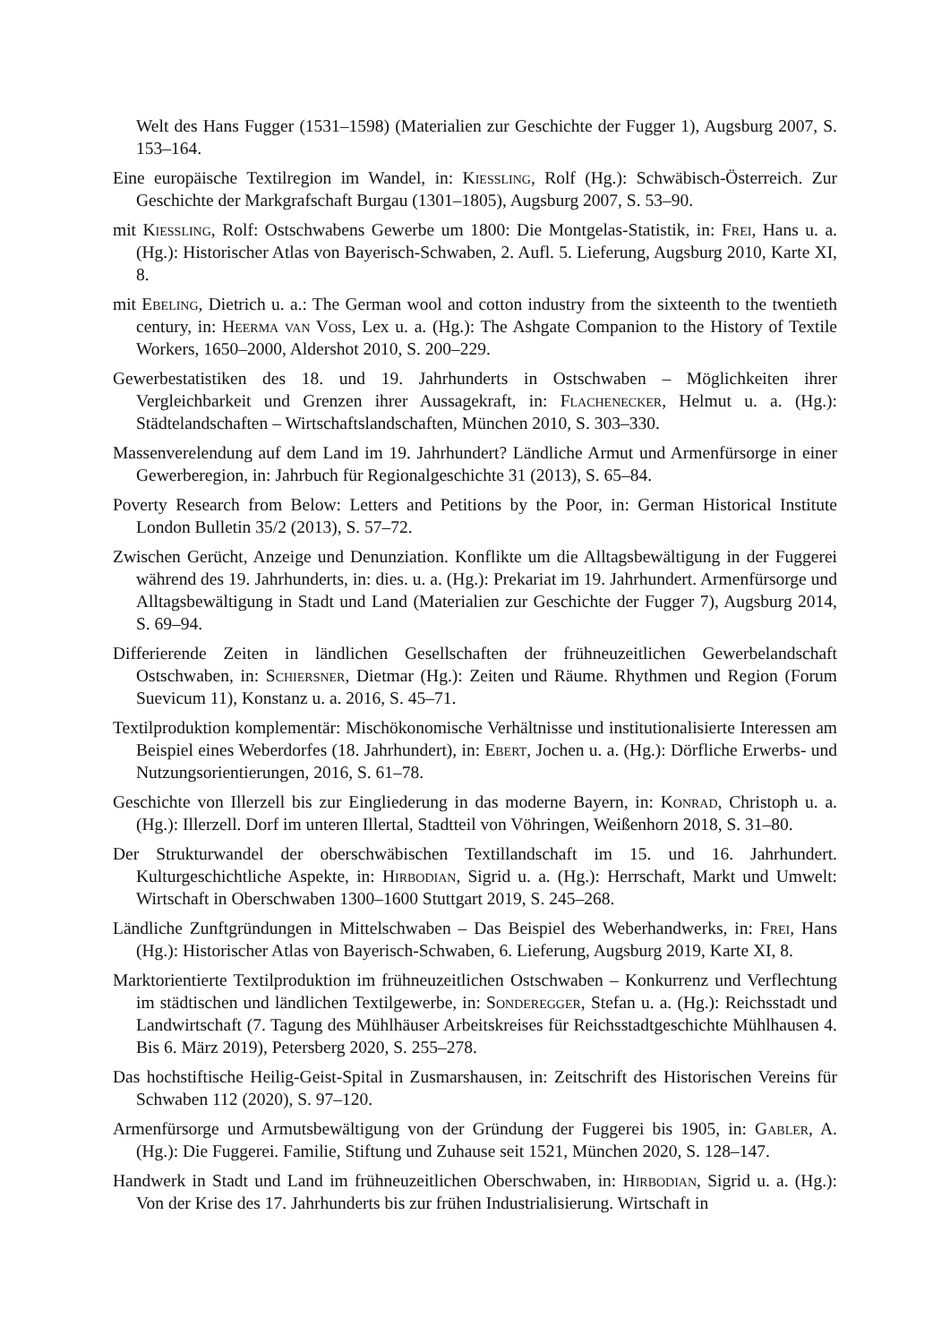Welt des Hans Fugger (1531–1598) (Materialien zur Geschichte der Fugger 1), Augsburg 2007, S. 153–164.
Eine europäische Textilregion im Wandel, in: Kießling, Rolf (Hg.): Schwäbisch-Österreich. Zur Geschichte der Markgrafschaft Burgau (1301–1805), Augsburg 2007, S. 53–90.
mit Kießling, Rolf: Ostschwabens Gewerbe um 1800: Die Montgelas-Statistik, in: Frei, Hans u. a. (Hg.): Historischer Atlas von Bayerisch-Schwaben, 2. Aufl. 5. Lieferung, Augsburg 2010, Karte XI, 8.
mit Ebeling, Dietrich u. a.: The German wool and cotton industry from the sixteenth to the twentieth century, in: Heerma van Voss, Lex u. a. (Hg.): The Ashgate Companion to the History of Textile Workers, 1650–2000, Aldershot 2010, S. 200–229.
Gewerbestatistiken des 18. und 19. Jahrhunderts in Ostschwaben – Möglichkeiten ihrer Vergleichbarkeit und Grenzen ihrer Aussagekraft, in: Flachenecker, Helmut u. a. (Hg.): Städtelandschaften – Wirtschaftslandschaften, München 2010, S. 303–330.
Massenverelendung auf dem Land im 19. Jahrhundert? Ländliche Armut und Armenfürsorge in einer Gewerberegion, in: Jahrbuch für Regionalgeschichte 31 (2013), S. 65–84.
Poverty Research from Below: Letters and Petitions by the Poor, in: German Historical Institute London Bulletin 35/2 (2013), S. 57–72.
Zwischen Gerücht, Anzeige und Denunziation. Konflikte um die Alltagsbewältigung in der Fuggerei während des 19. Jahrhunderts, in: dies. u. a. (Hg.): Prekariat im 19. Jahrhundert. Armenfürsorge und Alltagsbewältigung in Stadt und Land (Materialien zur Geschichte der Fugger 7), Augsburg 2014, S. 69–94.
Differierende Zeiten in ländlichen Gesellschaften der frühneuzeitlichen Gewerbelandschaft Ostschwaben, in: Schiersner, Dietmar (Hg.): Zeiten und Räume. Rhythmen und Region (Forum Suevicum 11), Konstanz u. a. 2016, S. 45–71.
Textilproduktion komplementär: Mischökonomische Verhältnisse und institutionalisierte Interessen am Beispiel eines Weberdorfes (18. Jahrhundert), in: Ebert, Jochen u. a. (Hg.): Dörfliche Erwerbs- und Nutzungsorientierungen, 2016, S. 61–78.
Geschichte von Illerzell bis zur Eingliederung in das moderne Bayern, in: Konrad, Christoph u. a. (Hg.): Illerzell. Dorf im unteren Illertal, Stadtteil von Vöhringen, Weißenhorn 2018, S. 31–80.
Der Strukturwandel der oberschwäbischen Textillandschaft im 15. und 16. Jahrhundert. Kulturgeschichtliche Aspekte, in: Hirbodian, Sigrid u. a. (Hg.): Herrschaft, Markt und Umwelt: Wirtschaft in Oberschwaben 1300–1600 Stuttgart 2019, S. 245–268.
Ländliche Zunftgründungen in Mittelschwaben – Das Beispiel des Weberhandwerks, in: Frei, Hans (Hg.): Historischer Atlas von Bayerisch-Schwaben, 6. Lieferung, Augsburg 2019, Karte XI, 8.
Marktorientierte Textilproduktion im frühneuzeitlichen Ostschwaben – Konkurrenz und Verflechtung im städtischen und ländlichen Textilgewerbe, in: Sonderegger, Stefan u. a. (Hg.): Reichsstadt und Landwirtschaft (7. Tagung des Mühlhäuser Arbeitskreises für Reichsstadtgeschichte Mühlhausen 4. Bis 6. März 2019), Petersberg 2020, S. 255–278.
Das hochstiftische Heilig-Geist-Spital in Zusmarshausen, in: Zeitschrift des Historischen Vereins für Schwaben 112 (2020), S. 97–120.
Armenfürsorge und Armutsbewältigung von der Gründung der Fuggerei bis 1905, in: Gabler, A. (Hg.): Die Fuggerei. Familie, Stiftung und Zuhause seit 1521, München 2020, S. 128–147.
Handwerk in Stadt und Land im frühneuzeitlichen Oberschwaben, in: Hirbodian, Sigrid u. a. (Hg.): Von der Krise des 17. Jahrhunderts bis zur frühen Industrialisierung. Wirtschaft in